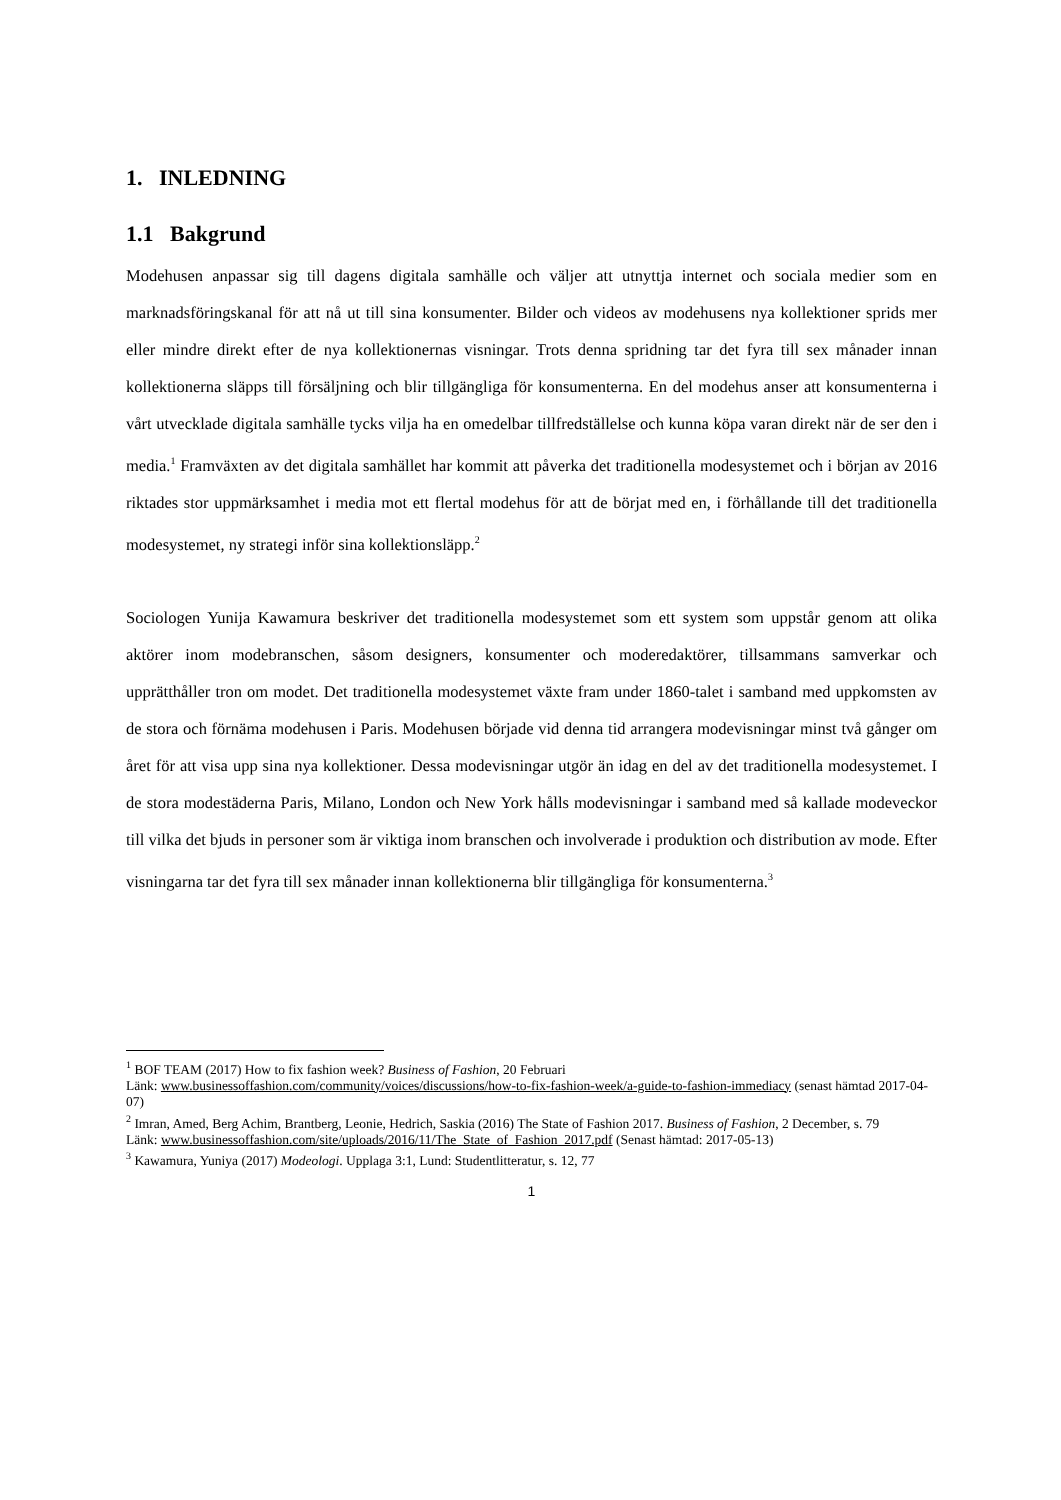1. INLEDNING
1.1 Bakgrund
Modehusen anpassar sig till dagens digitala samhälle och väljer att utnyttja internet och sociala medier som en marknadsföringskanal för att nå ut till sina konsumenter. Bilder och videos av modehusens nya kollektioner sprids mer eller mindre direkt efter de nya kollektionernas visningar. Trots denna spridning tar det fyra till sex månader innan kollektionerna släpps till försäljning och blir tillgängliga för konsumenterna. En del modehus anser att konsumenterna i vårt utvecklade digitala samhälle tycks vilja ha en omedelbar tillfredställelse och kunna köpa varan direkt när de ser den i media.<sup>1</sup> Framväxten av det digitala samhället har kommit att påverka det traditionella modesystemet och i början av 2016 riktades stor uppmärksamhet i media mot ett flertal modehus för att de börjat med en, i förhållande till det traditionella modesystemet, ny strategi inför sina kollektionsläpp.<sup>2</sup>
Sociologen Yunija Kawamura beskriver det traditionella modesystemet som ett system som uppstår genom att olika aktörer inom modebranschen, såsom designers, konsumenter och moderedaktörer, tillsammans samverkar och upprätthåller tron om modet. Det traditionella modesystemet växte fram under 1860-talet i samband med uppkomsten av de stora och förnäma modehusen i Paris. Modehusen började vid denna tid arrangera modevisningar minst två gånger om året för att visa upp sina nya kollektioner. Dessa modevisningar utgör än idag en del av det traditionella modesystemet. I de stora modestäderna Paris, Milano, London och New York hålls modevisningar i samband med så kallade modeveckor till vilka det bjuds in personer som är viktiga inom branschen och involverade i produktion och distribution av mode. Efter visningarna tar det fyra till sex månader innan kollektionerna blir tillgängliga för konsumenterna.<sup>3</sup>
<sup>1</sup> BOF TEAM (2017) How to fix fashion week? Business of Fashion, 20 Februari
Länk: www.businessoffashion.com/community/voices/discussions/how-to-fix-fashion-week/a-guide-to-fashion-immediacy (senast hämtad 2017-04-07)
<sup>2</sup> Imran, Amed, Berg Achim, Brantberg, Leonie, Hedrich, Saskia (2016) The State of Fashion 2017. Business of Fashion, 2 December, s. 79
Länk: www.businessoffashion.com/site/uploads/2016/11/The_State_of_Fashion_2017.pdf (Senast hämtad: 2017-05-13)
<sup>3</sup> Kawamura, Yuniya (2017) Modeologi. Upplaga 3:1, Lund: Studentlitteratur, s. 12, 77
1